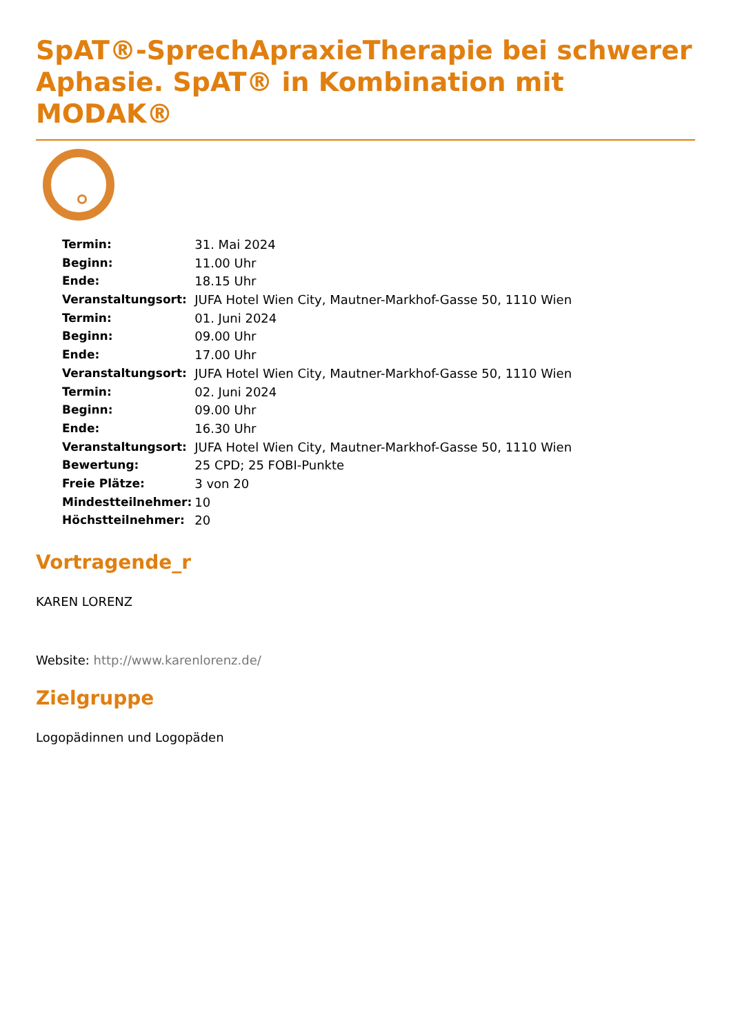SpAT®-SprechApraxieTherapie bei schwerer Aphasie. SpAT® in Kombination mit MODAK®
| Termin: | 31. Mai 2024 |
| Beginn: | 11.00 Uhr |
| Ende: | 18.15 Uhr |
| Veranstaltungsort: | JUFA Hotel Wien City, Mautner-Markhof-Gasse 50, 1110 Wien |
| Termin: | 01. Juni 2024 |
| Beginn: | 09.00 Uhr |
| Ende: | 17.00 Uhr |
| Veranstaltungsort: | JUFA Hotel Wien City, Mautner-Markhof-Gasse 50, 1110 Wien |
| Termin: | 02. Juni 2024 |
| Beginn: | 09.00 Uhr |
| Ende: | 16.30 Uhr |
| Veranstaltungsort: | JUFA Hotel Wien City, Mautner-Markhof-Gasse 50, 1110 Wien |
| Bewertung: | 25 CPD; 25 FOBI-Punkte |
| Freie Plätze: | 3 von 20 |
| Mindestteilnehmer: | 10 |
| Höchstteilnehmer: | 20 |
Vortragende_r
KAREN LORENZ
Website: http://www.karenlorenz.de/
Zielgruppe
Logopädinnen und Logopäden